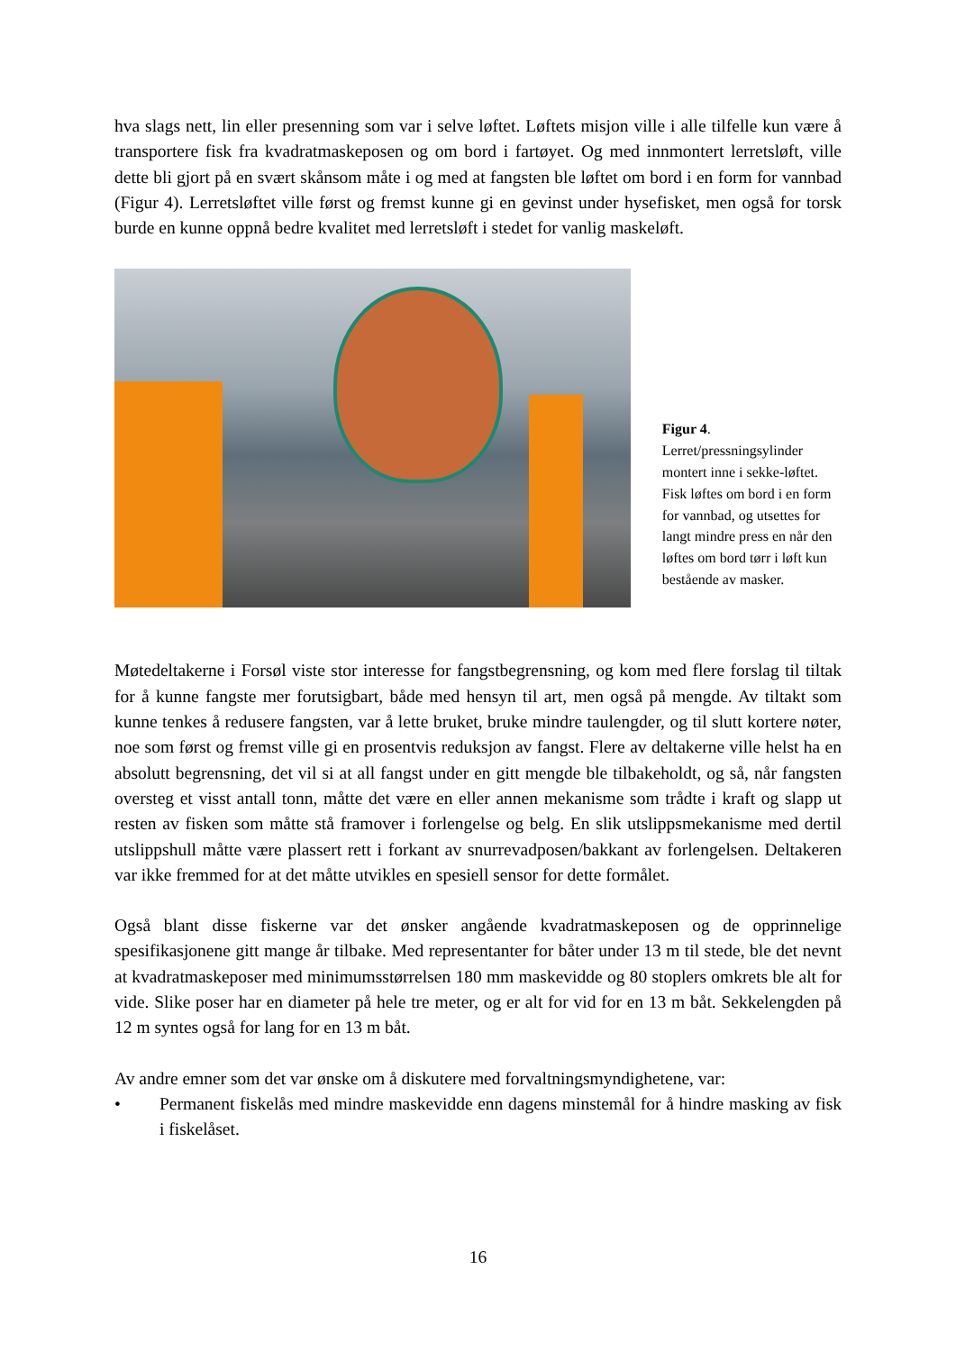hva slags nett, lin eller presenning som var i selve løftet. Løftets misjon ville i alle tilfelle kun være å transportere fisk fra kvadratmaskeposen og om bord i fartøyet. Og med innmontert lerretsløft, ville dette bli gjort på en svært skånsom måte i og med at fangsten ble løftet om bord i en form for vannbad (Figur 4). Lerretsløftet ville først og fremst kunne gi en gevinst under hysefisket, men også for torsk burde en kunne oppnå bedre kvalitet med lerretsløft i stedet for vanlig maskeløft.
Figur 4. Lerret/pressningsylinder montert inne i sekke-løftet. Fisk løftes om bord i en form for vannbad, og utsettes for langt mindre press en når den løftes om bord tørr i løft kun bestående av masker.
Møtedeltakerne i Forsøl viste stor interesse for fangstbegrensning, og kom med flere forslag til tiltak for å kunne fangste mer forutsigbart, både med hensyn til art, men også på mengde. Av tiltakt som kunne tenkes å redusere fangsten, var å lette bruket, bruke mindre taulengder, og til slutt kortere nøter, noe som først og fremst ville gi en prosentvis reduksjon av fangst. Flere av deltakerne ville helst ha en absolutt begrensning, det vil si at all fangst under en gitt mengde ble tilbakeholdt, og så, når fangsten oversteg et visst antall tonn, måtte det være en eller annen mekanisme som trådte i kraft og slapp ut resten av fisken som måtte stå framover i forlengelse og belg. En slik utslippsmekanisme med dertil utslippshull måtte være plassert rett i forkant av snurrevadposen/bakkant av forlengelsen. Deltakeren var ikke fremmed for at det måtte utvikles en spesiell sensor for dette formålet.
Også blant disse fiskerne var det ønsker angående kvadratmaskeposen og de opprinnelige spesifikasjonene gitt mange år tilbake. Med representanter for båter under 13 m til stede, ble det nevnt at kvadratmaskeposer med minimumsstørrelsen 180 mm maskevidde og 80 stoplers omkrets ble alt for vide. Slike poser har en diameter på hele tre meter, og er alt for vid for en 13 m båt. Sekkelengden på 12 m syntes også for lang for en 13 m båt.
Av andre emner som det var ønske om å diskutere med forvaltningsmyndighetene, var:
• Permanent fiskelås med mindre maskevidde enn dagens minstemål for å hindre masking av fisk i fiskelåset.
16